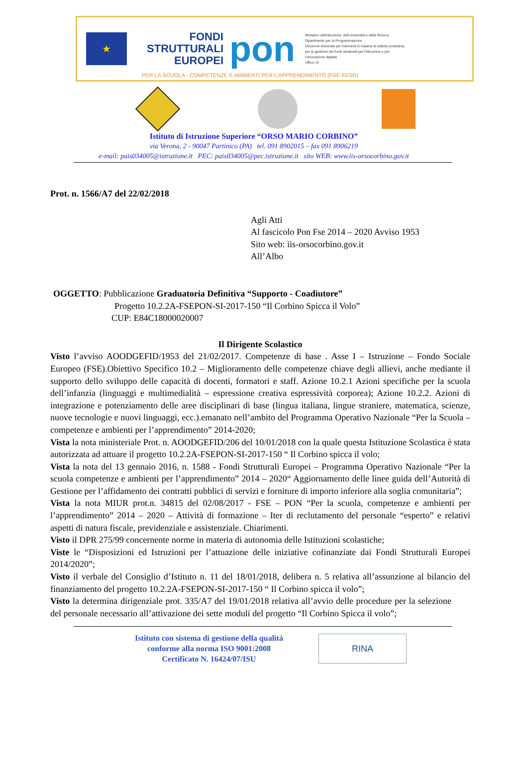★
FONDI
STRUTTURALI
EUROPEI
pon
Ministero dell'Istruzione, dell'Università e della Ricerca
Dipartimento per la Programmazione
Direzione Generale per interventi in materia di edilizia scolastica, per la gestione dei fondi strutturali per l'istruzione e per l'innovazione digitale
Ufficio IV
PER LA SCUOLA - COMPETENZE E AMBIENTI PER L'APPRENDIMENTO (FSE-FESR)
Istituto di Istruzione Superiore “ORSO MARIO CORBINO”
via Verona, 2 - 90047 Partinico (PA) tel. 091 8902015 – fax 091 8906219
e-mail: pais034005@istruzione.it PEC: pais034005@pec.istruzione.it sito WEB: www.iis-orsocorbino.gov.it
Prot. n. 1566/A7 del 22/02/2018
Agli Atti
Al fascicolo Pon Fse 2014 – 2020 Avviso 1953
Sito web: iis-orsocorbino.gov.it
All’Albo
OGGETTO: Pubblicazione Graduatoria Definitiva “Supporto - Coadiutore”
Progetto 10.2.2A-FSEPON-SI-2017-150 “Il Corbino Spicca il Volo”
CUP: E84C18000020007
Il Dirigente Scolastico
Visto l’avviso AOODGEFID/1953 del 21/02/2017. Competenze di base . Asse I – Istruzione – Fondo Sociale Europeo (FSE).Obiettivo Specifico 10.2 – Miglioramento delle competenze chiave degli allievi, anche mediante il supporto dello sviluppo delle capacità di docenti, formatori e staff. Azione 10.2.1 Azioni specifiche per la scuola dell’infanzia (linguaggi e multimedialità – espressione creativa espressività corporea); Azione 10.2.2. Azioni di integrazione e potenziamento delle aree disciplinari di base (lingua italiana, lingue straniere, matematica, scienze, nuove tecnologie e nuovi linguaggi, ecc.).emanato nell’ambito del Programma Operativo Nazionale “Per la Scuola – competenze e ambienti per l’apprendimento” 2014-2020;
Vista la nota ministeriale Prot. n. AOODGEFID/206 del 10/01/2018 con la quale questa Istituzione Scolastica è stata autorizzata ad attuare il progetto 10.2.2A-FSEPON-SI-2017-150 “ Il Corbino spicca il volo;
Vista la nota del 13 gennaio 2016, n. 1588 - Fondi Strutturali Europei – Programma Operativo Nazionale “Per la scuola competenze e ambienti per l’apprendimento” 2014 – 2020“ Aggiornamento delle linee guida dell’Autorità di Gestione per l’affidamento dei contratti pubblici di servizi e forniture di importo inferiore alla soglia comunitaria”;
Vista la nota MIUR prot.n. 34815 del 02/08/2017 - FSE – PON “Per la scuola, competenze e ambienti per l’apprendimento” 2014 – 2020 – Attività di formazione – Iter di reclutamento del personale “esperto” e relativi aspetti di natura fiscale, previdenziale e assistenziale. Chiarimenti.
Visto il DPR 275/99 concernente norme in materia di autonomia delle Istituzioni scolastiche;
Viste le “Disposizioni ed Istruzioni per l’attuazione delle iniziative cofinanziate dai Fondi Strutturali Europei 2014/2020”;
Visto il verbale del Consiglio d’Istituto n. 11 del 18/01/2018, delibera n. 5 relativa all’assunzione al bilancio del finanziamento del progetto 10.2.2A-FSEPON-SI-2017-150 “ Il Corbino spicca il volo”;
Visto la determina dirigenziale prot. 335/A7 del 19/01/2018 relativa all’avvio delle procedure per la selezione del personale necessario all’attivazione dei sette moduli del progetto “Il Corbino Spicca il volo”;
Istituto con sistema di gestione della qualità
conforme alla norma ISO 9001:2008
Certificato N. 16424/07/ISU
RINA